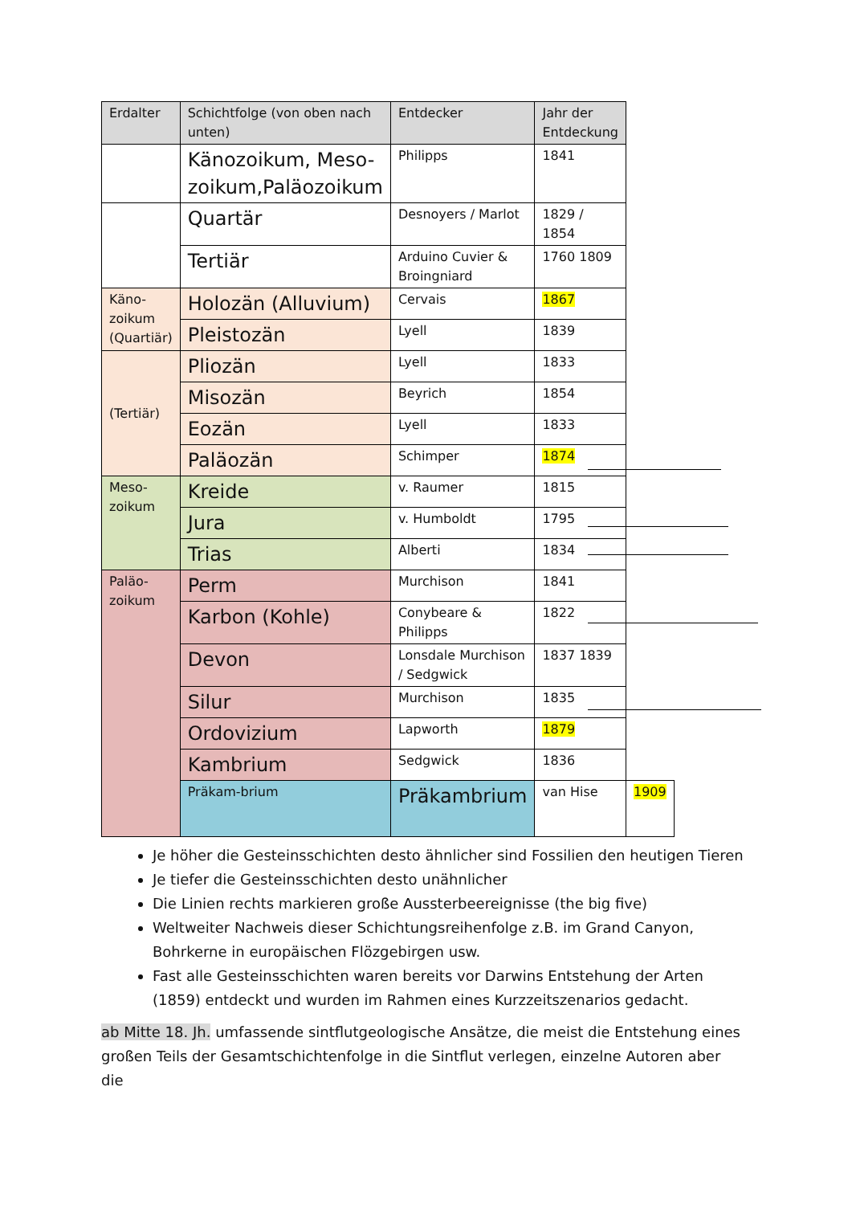| Erdalter | Schichtfolge (von oben nach unten) | Entdecker | Jahr der Entdeckung | |
| --- | --- | --- | --- | --- |
| | Känozoikum, Meso-zoikum,Paläozoikum | Philipps | 1841 | |
| | Quartär | Desnoyers / Marlot | 1829 / 1854 | |
| | Tertiär | Arduino Cuvier & Broingniard | 1760 1809 | |
| Käno-zoikum (Quartiär) | Holozän (Alluvium) | Cervais | 1867 | |
| | Pleistozän | Lyell | 1839 | |
| (Tertiär) | Pliozän | Lyell | 1833 | |
| | Misozän | Beyrich | 1854 | |
| | Eozän | Lyell | 1833 | |
| | Paläozän | Schimper | 1874 | |
| Meso-zoikum | Kreide | v. Raumer | 1815 | |
| | Jura | v. Humboldt | 1795 | |
| | Trias | Alberti | 1834 | |
| Paläo-zoikum | Perm | Murchison | 1841 | |
| | Karbon (Kohle) | Conybeare & Philipps | 1822 | |
| | Devon | Lonsdale Murchison / Sedgwick | 1837 1839 | |
| | Silur | Murchison | 1835 | |
| | Ordovizium | Lapworth | 1879 | |
| | Kambrium | Sedgwick | 1836 | |
| | Präkam-brium | Präkambrium | van Hise | 1909 |
Je höher die Gesteinsschichten desto ähnlicher sind Fossilien den heutigen Tieren
Je tiefer die Gesteinsschichten desto unähnlicher
Die Linien rechts markieren große Aussterbeereignisse (the big five)
Weltweiter Nachweis dieser Schichtungsreihenfolge z.B. im Grand Canyon, Bohrkerne in europäischen Flözgebirgen usw.
Fast alle Gesteinsschichten waren bereits vor Darwins Entstehung der Arten (1859) entdeckt und wurden im Rahmen eines Kurzzeitszenarios gedacht.
ab Mitte 18. Jh. umfassende sintflutgeologische Ansätze, die meist die Entstehung eines großen Teils der Gesamtschichtenfolge in die Sintflut verlegen, einzelne Autoren aber die